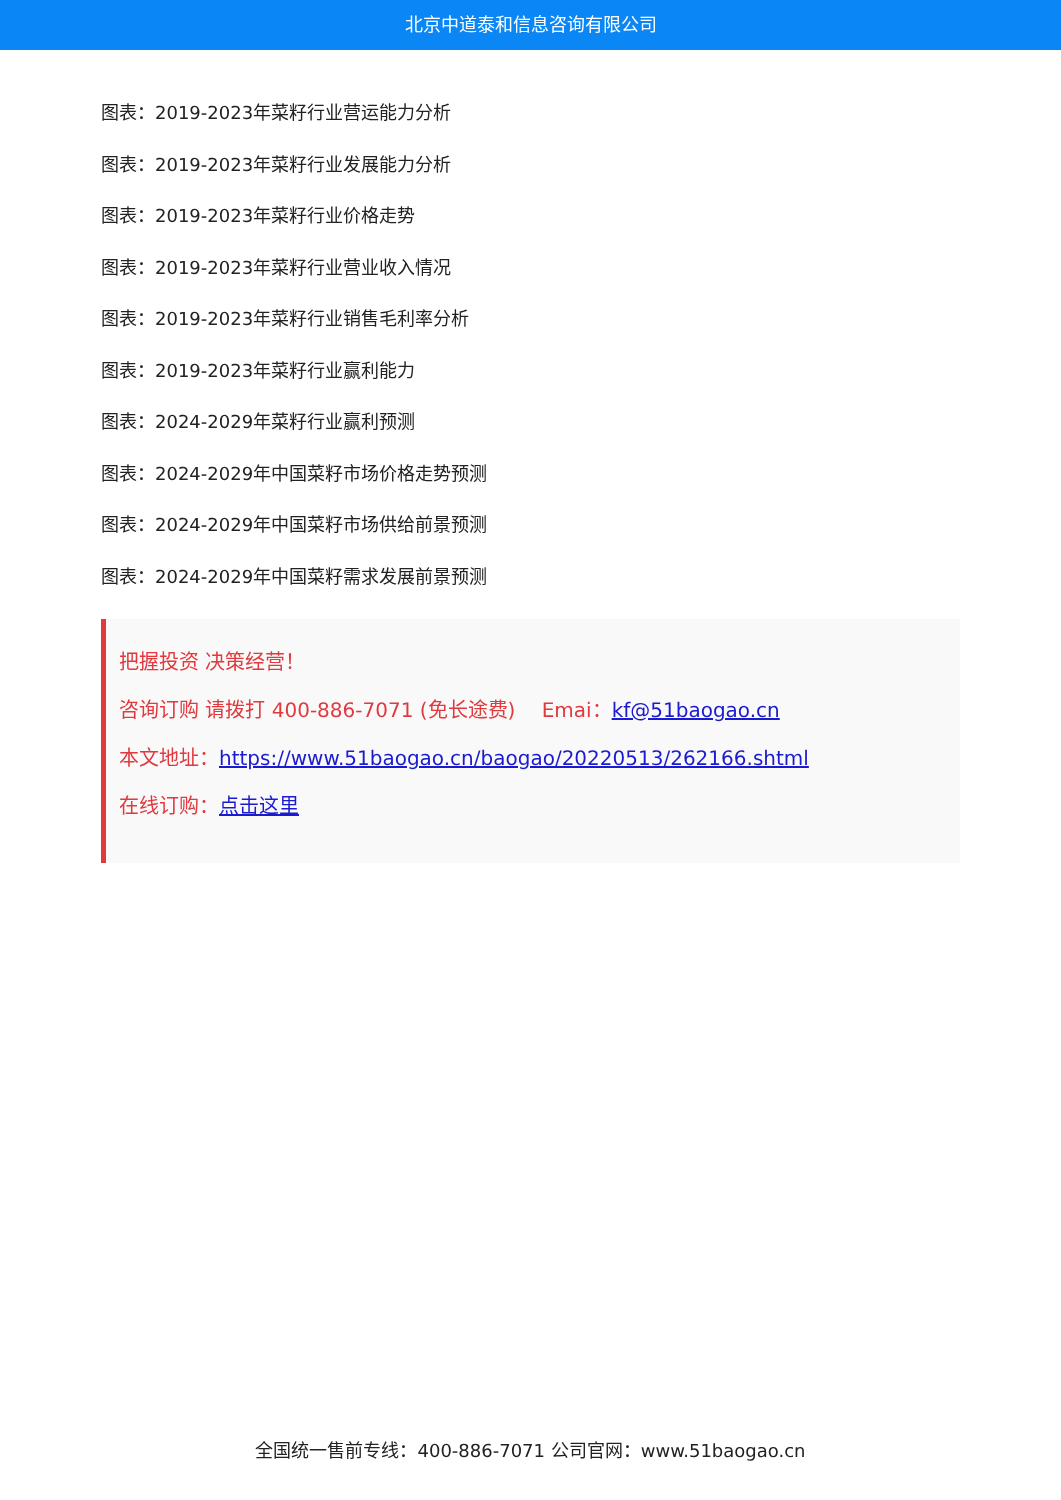北京中道泰和信息咨询有限公司
图表：2019-2023年菜籽行业营运能力分析
图表：2019-2023年菜籽行业发展能力分析
图表：2019-2023年菜籽行业价格走势
图表：2019-2023年菜籽行业营业收入情况
图表：2019-2023年菜籽行业销售毛利率分析
图表：2019-2023年菜籽行业赢利能力
图表：2024-2029年菜籽行业赢利预测
图表：2024-2029年中国菜籽市场价格走势预测
图表：2024-2029年中国菜籽市场供给前景预测
图表：2024-2029年中国菜籽需求发展前景预测
把握投资 决策经营！
咨询订购 请拨打 400-886-7071 (免长途费)　 Emai：kf@51baogao.cn
本文地址：https://www.51baogao.cn/baogao/20220513/262166.shtml
在线订购：点击这里
全国统一售前专线：400-886-7071 公司官网：www.51baogao.cn